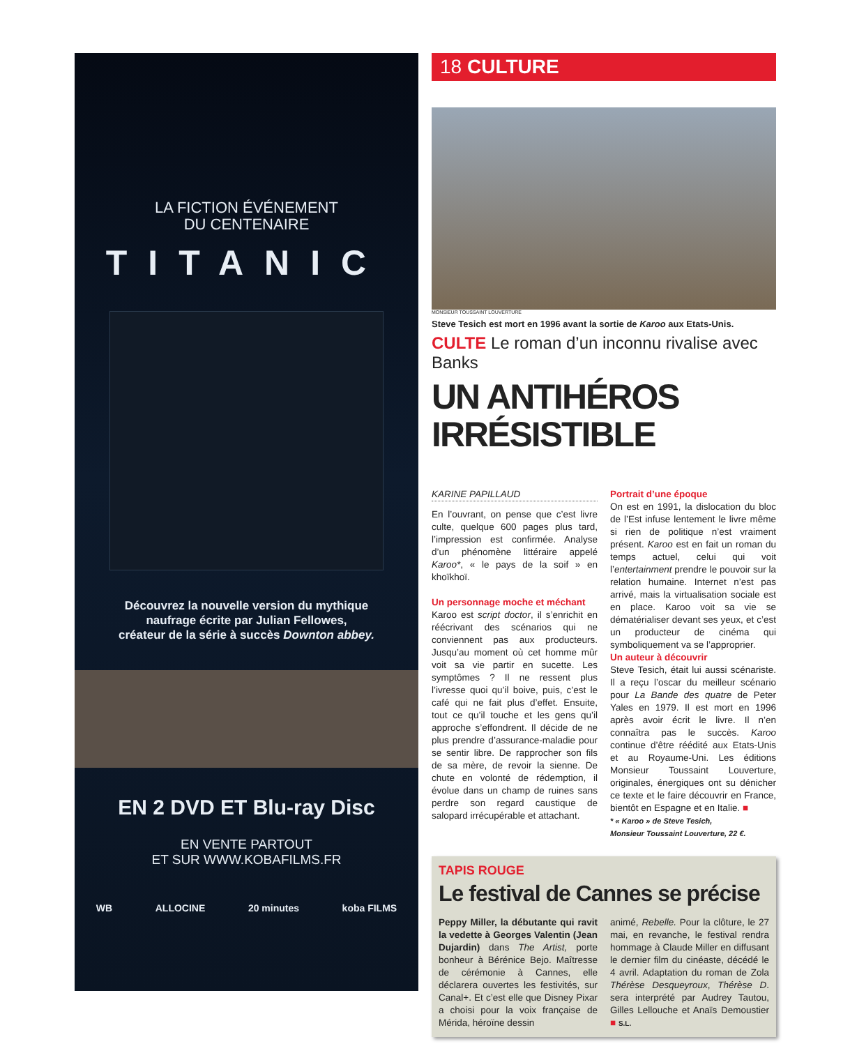LA FICTION ÉVÉNEMENT
DU CENTENAIRE
TITANIC
Découvrez la nouvelle version du mythique
naufrage écrite par Julian Fellowes,
créateur de la série à succès Downton abbey.
EN 2 DVD ET Blu-ray Disc
EN VENTE PARTOUT
ET SUR WWW.KOBAFILMS.FR
WB ALLOCINE 20 minutes koba FILMS
18 CULTURE
MONSIEUR TOUSSAINT LOUVERTURE
Steve Tesich est mort en 1996 avant la sortie de Karoo aux Etats-Unis.
CULTE Le roman d’un inconnu rivalise avec Banks
UN ANTIHÉROS
IRRÉSISTIBLE
KARINE PAPILLAUD
En l’ouvrant, on pense que c’est livre culte, quelque 600 pages plus tard, l’impression est confirmée. Analyse d’un phénomène littéraire appelé Karoo*, « le pays de la soif » en khoïkhoï.
Un personnage moche et méchant
Karoo est script doctor, il s’enrichit en réécrivant des scénarios qui ne conviennent pas aux producteurs. Jusqu’au moment où cet homme mûr voit sa vie partir en sucette. Les symptômes ? Il ne ressent plus l’ivresse quoi qu’il boive, puis, c’est le café qui ne fait plus d’effet. Ensuite, tout ce qu’il touche et les gens qu’il approche s’effondrent. Il décide de ne plus prendre d’assurance-maladie pour se sentir libre. De rapprocher son fils de sa mère, de revoir la sienne. De chute en volonté de rédemption, il évolue dans un champ de ruines sans perdre son regard caustique de salopard irrécupérable et attachant.
Portrait d’une époque
On est en 1991, la dislocation du bloc de l’Est infuse lentement le livre même si rien de politique n’est vraiment présent. Karoo est en fait un roman du temps actuel, celui qui voit l’entertainment prendre le pouvoir sur la relation humaine. Internet n’est pas arrivé, mais la virtualisation sociale est en place. Karoo voit sa vie se dématérialiser devant ses yeux, et c’est un producteur de cinéma qui symboliquement va se l’approprier.
Un auteur à découvrir
Steve Tesich, était lui aussi scénariste. Il a reçu l’oscar du meilleur scénario pour La Bande des quatre de Peter Yales en 1979. Il est mort en 1996 après avoir écrit le livre. Il n’en connaîtra pas le succès. Karoo continue d’être réédité aux Etats-Unis et au Royaume-Uni. Les éditions Monsieur Toussaint Louverture, originales, énergiques ont su dénicher ce texte et le faire découvrir en France, bientôt en Espagne et en Italie. ■
* « Karoo » de Steve Tesich,
Monsieur Toussaint Louverture, 22 €.
TAPIS ROUGE
Le festival de Cannes se précise
Peppy Miller, la débutante qui ravit la vedette à Georges Valentin (Jean Dujardin) dans The Artist, porte bonheur à Bérénice Bejo. Maîtresse de cérémonie à Cannes, elle déclarera ouvertes les festivités, sur Canal+. Et c’est elle que Disney Pixar a choisi pour la voix française de Mérida, héroïne dessin
animé, Rebelle. Pour la clôture, le 27 mai, en revanche, le festival rendra hommage à Claude Miller en diffusant le dernier film du cinéaste, décédé le 4 avril. Adaptation du roman de Zola Thérèse Desqueyroux, Thérèse D. sera interprété par Audrey Tautou, Gilles Lellouche et Anaïs Demoustier ■ S.L.